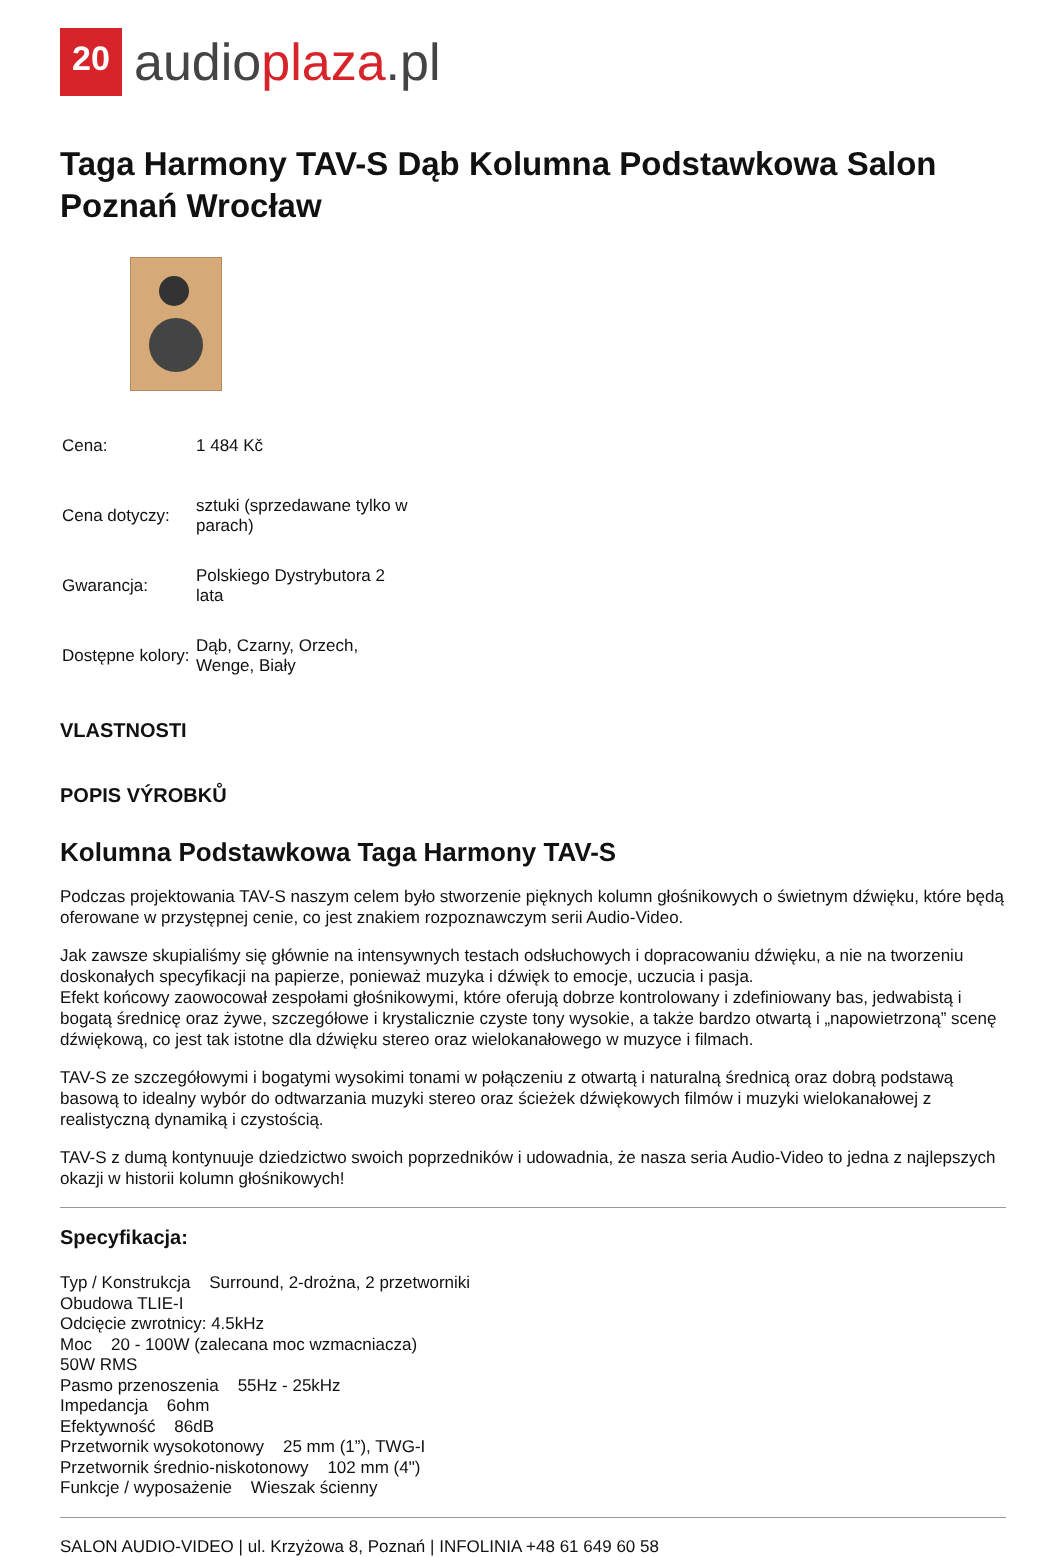20
audioplaza.pl
Taga Harmony TAV-S Dąb Kolumna Podstawkowa Salon Poznań Wrocław
| Cena: | 1 484 Kč |
| Cena dotyczy: | sztuki (sprzedawane tylko w parach) |
| Gwarancja: | Polskiego Dystrybutora 2 lata |
| Dostępne kolory: | Dąb, Czarny, Orzech, Wenge, Biały |
VLASTNOSTI
POPIS VÝROBKŮ
Kolumna Podstawkowa Taga Harmony TAV-S
Podczas projektowania TAV-S naszym celem było stworzenie pięknych kolumn głośnikowych o świetnym dźwięku, które będą oferowane w przystępnej cenie, co jest znakiem rozpoznawczym serii Audio-Video.
Jak zawsze skupialiśmy się głównie na intensywnych testach odsłuchowych i dopracowaniu dźwięku, a nie na tworzeniu doskonałych specyfikacji na papierze, ponieważ muzyka i dźwięk to emocje, uczucia i pasja.
Efekt końcowy zaowocował zespołami głośnikowymi, które oferują dobrze kontrolowany i zdefiniowany bas, jedwabistą i bogatą średnicę oraz żywe, szczegółowe i krystalicznie czyste tony wysokie, a także bardzo otwartą i „napowietrzoną” scenę dźwiękową, co jest tak istotne dla dźwięku stereo oraz wielokanałowego w muzyce i filmach.
TAV-S ze szczegółowymi i bogatymi wysokimi tonami w połączeniu z otwartą i naturalną średnicą oraz dobrą podstawą basową to idealny wybór do odtwarzania muzyki stereo oraz ścieżek dźwiękowych filmów i muzyki wielokanałowej z realistyczną dynamiką i czystością.
TAV-S z dumą kontynuuje dziedzictwo swoich poprzedników i udowadnia, że nasza seria Audio-Video to jedna z najlepszych okazji w historii kolumn głośnikowych!
Specyfikacja:
Typ / Konstrukcja Surround, 2-drożna, 2 przetworniki
Obudowa TLIE-I
Odcięcie zwrotnicy: 4.5kHz
Moc 20 - 100W (zalecana moc wzmacniacza)
50W RMS
Pasmo przenoszenia 55Hz - 25kHz
Impedancja 6ohm
Efektywność 86dB
Przetwornik wysokotonowy 25 mm (1”), TWG-I
Przetwornik średnio-niskotonowy 102 mm (4")
Funkcje / wyposażenie Wieszak ścienny
SALON AUDIO-VIDEO | ul. Krzyżowa 8, Poznań | INFOLINIA +48 61 649 60 58